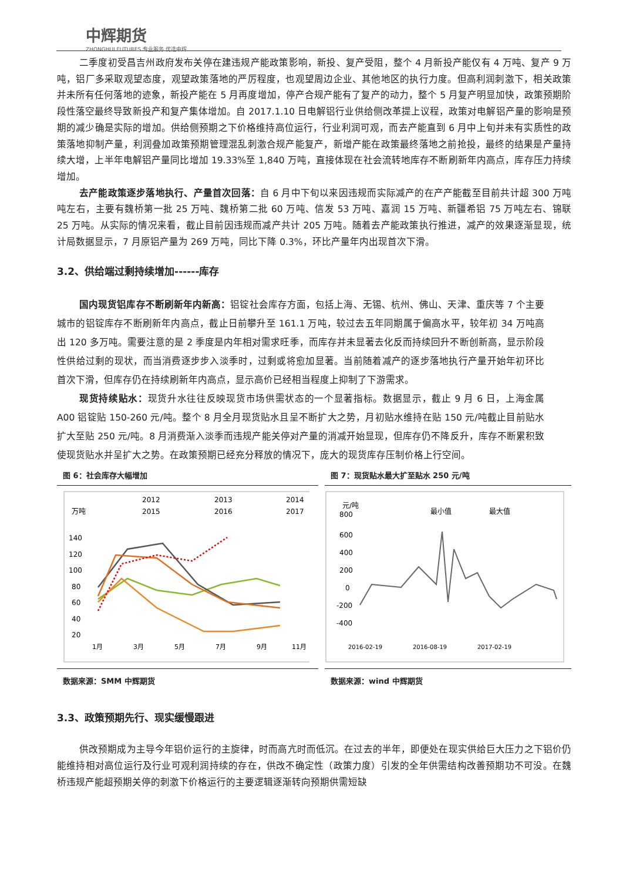中辉期货
ZHONGHUI FUTURES 专业服务 优选中辉
二季度初受昌吉州政府发布关停在建违规产能政策影响，新投、复产受阻，整个 4 月新投产能仅有 4 万吨、复产 9 万吨，铝厂多采取观望态度，观望政策落地的严厉程度，也观望周边企业、其他地区的执行力度。但高利润刺激下，相关政策并未所有任何落地的迹象，新投产能在 5 月再度增加，停产合规产能有了复产的动力，整个 5 月复产明显加快，政策预期阶段性落空最终导致新投产和复产集体增加。自 2017.1.10 日电解铝行业供给侧改革提上议程，政策对电解铝产量的影响是预期的减少确是实际的增加。供给侧预期之下价格维持高位运行，行业利润可观，而去产能直到 6 月中上旬并未有实质性的政策落地抑制产量，利润叠加政策预期管理混乱刺激合规产能复产，新增产能在政策最终落地之前抢投，最终的结果是产量持续大增，上半年电解铝产量同比增加 19.33%至 1,840 万吨，直接体现在社会流转地库存不断刷新年内高点，库存压力持续增加。
去产能政策逐步落地执行、产量首次回落：自 6 月中下旬以来因违规而实际减产的在产产能截至目前共计超 300 万吨吨左右，主要有魏桥第一批 25 万吨、魏桥第二批 60 万吨、信发 53 万吨、嘉润 15 万吨、新疆希铝 75 万吨左右、锦联 25 万吨。从实际的情况来看，截止目前因违规而减产共计 205 万吨。随着去产能政策执行推进，减产的效果逐渐显现，统计局数据显示，7 月原铝产量为 269 万吨，同比下降 0.3%，环比产量年内出现首次下滑。
3.2、供给端过剩持续增加------库存
国内现货铝库存不断刷新年内新高：铝锭社会库存方面，包括上海、无锡、杭州、佛山、天津、重庆等 7 个主要城市的铝锭库存不断刷新年内高点，截止日前攀升至 161.1 万吨，较过去五年同期属于偏高水平，较年初 34 万吨高出 120 多万吨。需要注意的是 2 季度是内年相对需求旺季，而库存并未显著去化反而持续回升不断创新高，显示阶段性供给过剩的现状，而当消费逐步步入淡季时，过剩或将愈加显著。当前随着减产的逐步落地执行产量开始年初环比首次下滑，但库存仍在持续刷新年内高点，显示高价已经相当程度上抑制了下游需求。
现货持续贴水：现货升水往往反映现货市场供需状态的一个显著指标。数据显示，截止 9 月 6 日，上海金属 A00 铝锭贴 150-260 元/吨。整个 8 月全月现货贴水且呈不断扩大之势，月初贴水维持在贴 150 元/吨截止目前贴水扩大至贴 250 元/吨。8 月消费渐入淡季而违规产能关停对产量的消减开始显现，但库存仍不降反升，库存不断累积致使现货贴水并呈扩大之势。在政策预期已经充分释放的情况下，庞大的现货库存压制价格上行空间。
图 6：社会库存大幅增加
万吨
2012
2013
2014
2015
2016
2017
140
120
100
80
60
40
20
1月
3月
5月
7月
9月
11月
数据来源：SMM 中辉期货
图 7：现货贴水最大扩至贴水 250 元/吨
元/吨
最小值
最大值
800
600
400
200
0
-200
-400
2016-02-19
2016-08-19
2017-02-19
数据来源：wind 中辉期货
3.3、政策预期先行、现实缓慢跟进
供改预期成为主导今年铝价运行的主旋律，时而高亢时而低沉。在过去的半年，即便处在现实供给巨大压力之下铝价仍能维持相对高位运行及行业可观利润持续的存在，供改不确定性（政策力度）引发的全年供需结构改善预期功不可没。在魏桥违规产能超预期关停的刺激下价格运行的主要逻辑逐渐转向预期供需短缺